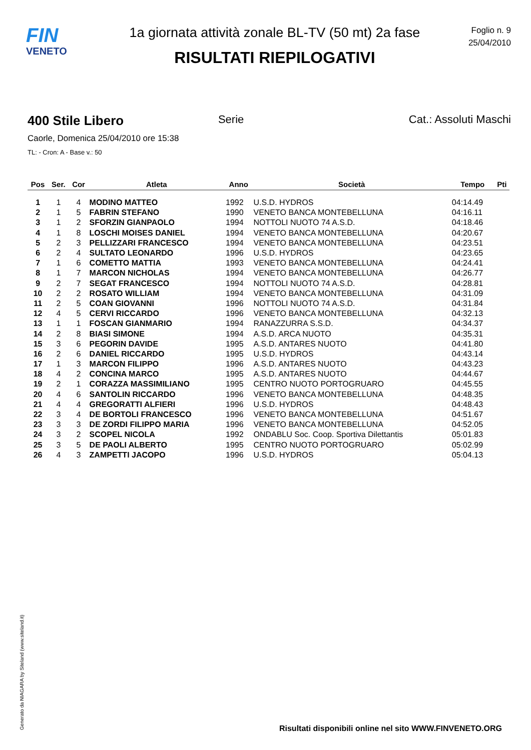FIN
VENETO
1a giornata attività zonale BL-TV (50 mt) 2a fase
RISULTATI RIEPILOGATIVI
Foglio n. 9
25/04/2010
400 Stile Libero Serie Cat.: Assoluti Maschi
Caorle, Domenica 25/04/2010 ore 15:38
TL: - Cron: A - Base v.: 50
| Pos | Ser. | Cor | Atleta | Anno | Società | Tempo | Pti |
| --- | --- | --- | --- | --- | --- | --- | --- |
| 1 | 1 | 4 | MODINO MATTEO | 1992 | U.S.D. HYDROS | 04:14.49 | |
| 2 | 1 | 5 | FABRIN STEFANO | 1990 | VENETO BANCA MONTEBELLUNA | 04:16.11 | |
| 3 | 1 | 2 | SFORZIN GIANPAOLO | 1994 | NOTTOLI NUOTO 74 A.S.D. | 04:18.46 | |
| 4 | 1 | 8 | LOSCHI MOISES DANIEL | 1994 | VENETO BANCA MONTEBELLUNA | 04:20.67 | |
| 5 | 2 | 3 | PELLIZZARI FRANCESCO | 1994 | VENETO BANCA MONTEBELLUNA | 04:23.51 | |
| 6 | 2 | 4 | SULTATO LEONARDO | 1996 | U.S.D. HYDROS | 04:23.65 | |
| 7 | 1 | 6 | COMETTO MATTIA | 1993 | VENETO BANCA MONTEBELLUNA | 04:24.41 | |
| 8 | 1 | 7 | MARCON NICHOLAS | 1994 | VENETO BANCA MONTEBELLUNA | 04:26.77 | |
| 9 | 2 | 7 | SEGAT FRANCESCO | 1994 | NOTTOLI NUOTO 74 A.S.D. | 04:28.81 | |
| 10 | 2 | 2 | ROSATO WILLIAM | 1994 | VENETO BANCA MONTEBELLUNA | 04:31.09 | |
| 11 | 2 | 5 | COAN GIOVANNI | 1996 | NOTTOLI NUOTO 74 A.S.D. | 04:31.84 | |
| 12 | 4 | 5 | CERVI RICCARDO | 1996 | VENETO BANCA MONTEBELLUNA | 04:32.13 | |
| 13 | 1 | 1 | FOSCAN GIANMARIO | 1994 | RANAZZURRA S.S.D. | 04:34.37 | |
| 14 | 2 | 8 | BIASI SIMONE | 1994 | A.S.D. ARCA NUOTO | 04:35.31 | |
| 15 | 3 | 6 | PEGORIN DAVIDE | 1995 | A.S.D. ANTARES NUOTO | 04:41.80 | |
| 16 | 2 | 6 | DANIEL RICCARDO | 1995 | U.S.D. HYDROS | 04:43.14 | |
| 17 | 1 | 3 | MARCON FILIPPO | 1996 | A.S.D. ANTARES NUOTO | 04:43.23 | |
| 18 | 4 | 2 | CONCINA MARCO | 1995 | A.S.D. ANTARES NUOTO | 04:44.67 | |
| 19 | 2 | 1 | CORAZZA MASSIMILIANO | 1995 | CENTRO NUOTO PORTOGRUARO | 04:45.55 | |
| 20 | 4 | 6 | SANTOLIN RICCARDO | 1996 | VENETO BANCA MONTEBELLUNA | 04:48.35 | |
| 21 | 4 | 4 | GREGORATTI ALFIERI | 1996 | U.S.D. HYDROS | 04:48.43 | |
| 22 | 3 | 4 | DE BORTOLI FRANCESCO | 1996 | VENETO BANCA MONTEBELLUNA | 04:51.67 | |
| 23 | 3 | 3 | DE ZORDI FILIPPO MARIA | 1996 | VENETO BANCA MONTEBELLUNA | 04:52.05 | |
| 24 | 3 | 2 | SCOPEL NICOLA | 1992 | ONDABLU Soc. Coop. Sportiva Dilettantis | 05:01.83 | |
| 25 | 3 | 5 | DE PAOLI ALBERTO | 1995 | CENTRO NUOTO PORTOGRUARO | 05:02.99 | |
| 26 | 4 | 3 | ZAMPETTI JACOPO | 1996 | U.S.D. HYDROS | 05:04.13 | |
Generato da NIAGARA by Siteland (www.siteland.it)
Risultati disponibili online nel sito WWW.FINVENETO.ORG